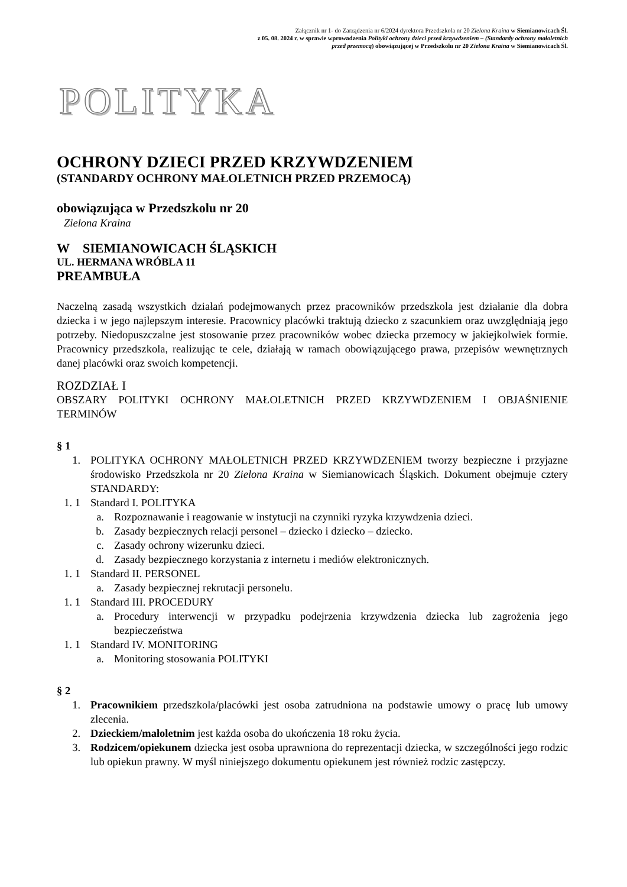Załącznik nr 1- do Zarządzenia nr 6/2024 dyrektora Przedszkola nr 20 Zielona Kraina w Siemianowicach Śl.
z 05. 08. 2024 r. w sprawie wprowadzenia Polityki ochrony dzieci przed krzywdzeniem – (Standardy ochrony małoletnich przed przemocą) obowiązującej w Przedszkolu nr 20 Zielona Kraina w Siemianowicach Śl.
POLITYKA
OCHRONY DZIECI PRZED KRZYWDZENIEM
(STANDARDY OCHRONY MAŁOLETNICH PRZED PRZEMOCĄ)
obowiązująca w Przedszkolu nr 20
Zielona Kraina
W SIEMIANOWICACH ŚLĄSKICH
UL. HERMANA WRÓBLA 11
PREAMBUŁA
Naczelną zasadą wszystkich działań podejmowanych przez pracowników przedszkola jest działanie dla dobra dziecka i w jego najlepszym interesie. Pracownicy placówki traktują dziecko z szacunkiem oraz uwzględniają jego potrzeby. Niedopuszczalne jest stosowanie przez pracowników wobec dziecka przemocy w jakiejkolwiek formie. Pracownicy przedszkola, realizując te cele, działają w ramach obowiązującego prawa, przepisów wewnętrznych danej placówki oraz swoich kompetencji.
ROZDZIAŁ I
OBSZARY POLITYKI OCHRONY MAŁOLETNICH PRZED KRZYWDZENIEM I OBJAŚNIENIE TERMINÓW
§ 1
1. POLITYKA OCHRONY MAŁOLETNICH PRZED KRZYWDZENIEM tworzy bezpieczne i przyjazne środowisko Przedszkola nr 20 Zielona Kraina w Siemianowicach Śląskich. Dokument obejmuje cztery STANDARDY:
1. 1 Standard I. POLITYKA
a. Rozpoznawanie i reagowanie w instytucji na czynniki ryzyka krzywdzenia dzieci.
b. Zasady bezpiecznych relacji personel – dziecko i dziecko – dziecko.
c. Zasady ochrony wizerunku dzieci.
d. Zasady bezpiecznego korzystania z internetu i mediów elektronicznych.
1. 1 Standard II. PERSONEL
a. Zasady bezpiecznej rekrutacji personelu.
1. 1 Standard III. PROCEDURY
a. Procedury interwencji w przypadku podejrzenia krzywdzenia dziecka lub zagrożenia jego bezpieczeństwa
1. 1 Standard IV. MONITORING
a. Monitoring stosowania POLITYKI
§ 2
1. Pracownikiem przedszkola/placówki jest osoba zatrudniona na podstawie umowy o pracę lub umowy zlecenia.
2. Dzieckiem/małoletnim jest każda osoba do ukończenia 18 roku życia.
3. Rodzicem/opiekunem dziecka jest osoba uprawniona do reprezentacji dziecka, w szczególności jego rodzic lub opiekun prawny. W myśl niniejszego dokumentu opiekunem jest również rodzic zastępczy.